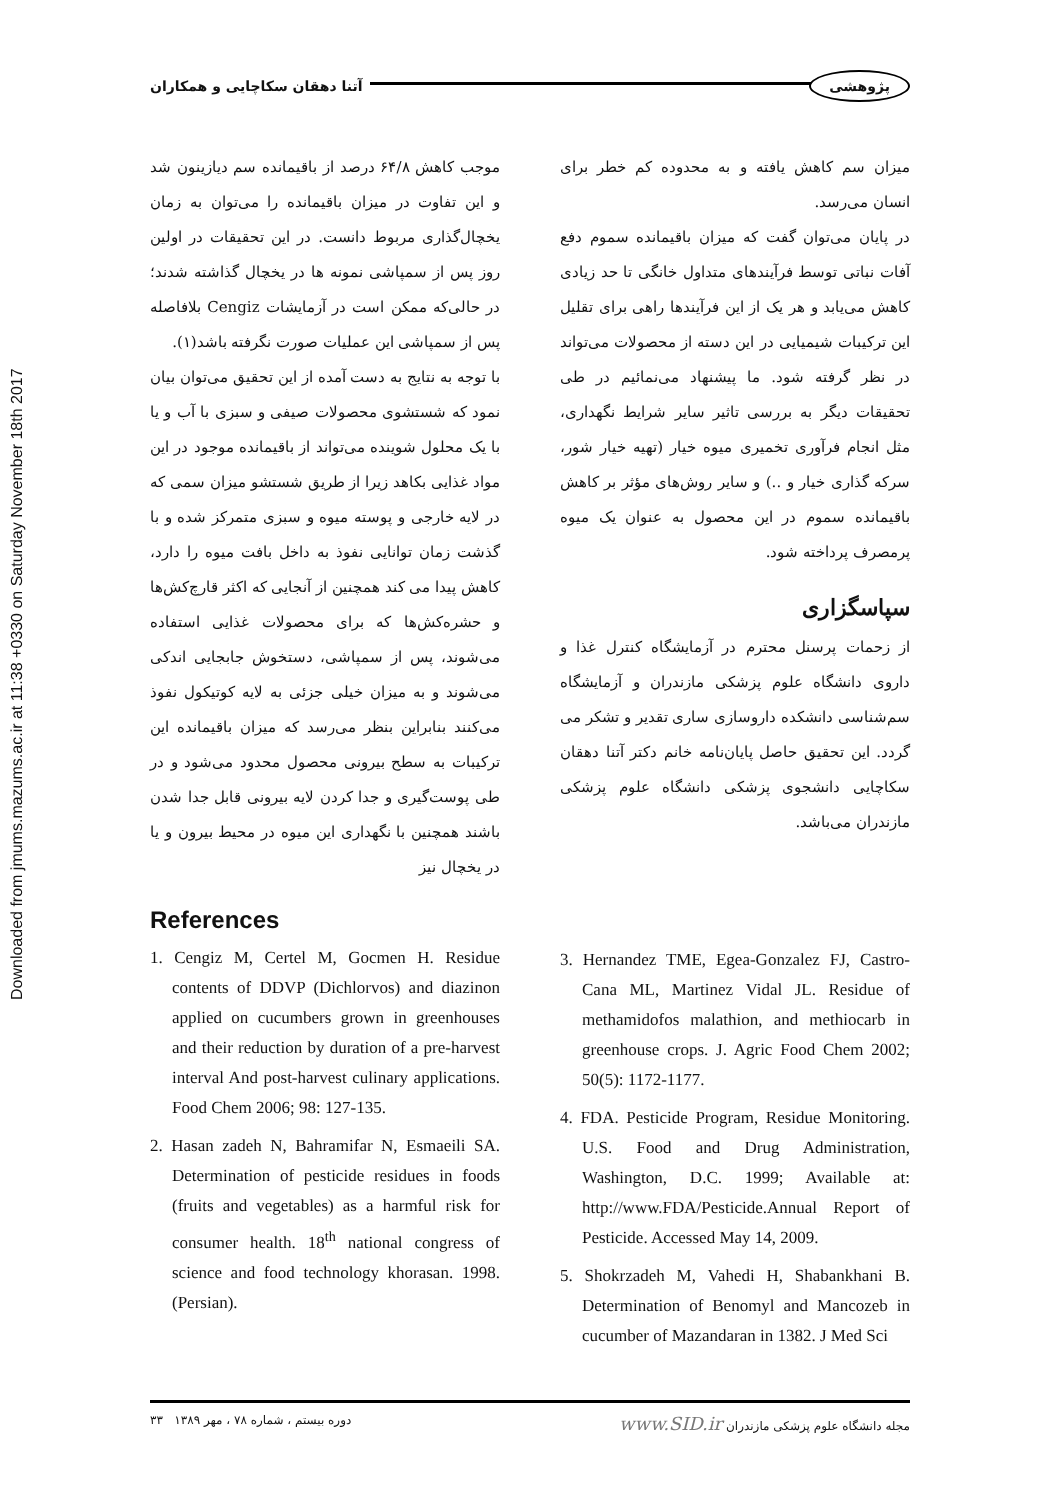Downloaded from jmums.mazums.ac.ir at 11:38 +0330 on Saturday November 18th 2017
آتنا دهقان سکاچایی و همکاران
پژوهشی
موجب کاهش ۶۴/۸ درصد از باقیمانده سم دیازینون شد و این تفاوت در میزان باقیمانده را می‌توان به زمان یخچال‌گذاری مربوط دانست. در این تحقیقات در اولین روز پس از سمپاشی نمونه ها در یخچال گذاشته شدند؛ در حالی‌که ممکن است در آزمایشات Cengiz بلافاصله پس از سمپاشی این عملیات صورت نگرفته باشد(۱).
با توجه به نتایج به دست آمده از این تحقیق می‌توان بیان نمود که شستشوی محصولات صیفی و سبزی با آب و یا با یک محلول شوینده می‌تواند از باقیمانده موجود در این مواد غذایی بکاهد زیرا از طریق شستشو میزان سمی که در لایه خارجی و پوسته میوه و سبزی متمرکز شده و با گذشت زمان توانایی نفوذ به داخل بافت میوه را دارد، کاهش پیدا می کند همچنین از آنجایی که اکثر قارچ‌کش‌ها و حشره‌کش‌ها که برای محصولات غذایی استفاده می‌شوند، پس از سمپاشی، دستخوش جابجایی اندکی می‌شوند و به میزان خیلی جزئی به لایه کوتیکول نفوذ می‌کنند بنابراین بنظر می‌رسد که میزان باقیمانده این ترکیبات به سطح بیرونی محصول محدود می‌شود و در طی پوست‌گیری و جدا کردن لایه بیرونی قابل جدا شدن باشند همچنین با نگهداری این میوه در محیط بیرون و یا در یخچال نیز
میزان سم کاهش یافته و به محدوده کم خطر برای انسان می‌رسد.
در پایان می‌توان گفت که میزان باقیمانده سموم دفع آفات نباتی توسط فرآیندهای متداول خانگی تا حد زیادی کاهش می‌یابد و هر یک از این فرآیندها راهی برای تقلیل این ترکیبات شیمیایی در این دسته از محصولات می‌تواند در نظر گرفته شود. ما پیشنهاد می‌نمائیم در طی تحقیقات دیگر به بررسی تاثیر سایر شرایط نگهداری، مثل انجام فرآوری تخمیری میوه خیار (تهیه خیار شور، سرکه گذاری خیار و ..) و سایر روش‌های مؤثر بر کاهش باقیمانده سموم در این محصول به عنوان یک میوه پرمصرف پرداخته شود.
سپاسگزاری
از زحمات پرسنل محترم در آزمایشگاه کنترل غذا و داروی دانشگاه علوم پزشکی مازندران و آزمایشگاه سم‌شناسی دانشکده داروسازی ساری تقدیر و تشکر می گردد. این تحقیق حاصل پایان‌نامه خانم دکتر آتنا دهقان سکاچایی دانشجوی پزشکی دانشگاه علوم پزشکی مازندران می‌باشد.
References
1. Cengiz M, Certel M, Gocmen H. Residue contents of DDVP (Dichlorvos) and diazinon applied on cucumbers grown in greenhouses and their reduction by duration of a pre-harvest interval And post-harvest culinary applications. Food Chem 2006; 98: 127-135.
2. Hasan zadeh N, Bahramifar N, Esmaeili SA. Determination of pesticide residues in foods (fruits and vegetables) as a harmful risk for consumer health. 18<sup>th</sup> national congress of science and food technology khorasan. 1998. (Persian).
3. Hernandez TME, Egea-Gonzalez FJ, Castro-Cana ML, Martinez Vidal JL. Residue of methamidofos malathion, and methiocarb in greenhouse crops. J. Agric Food Chem 2002; 50(5): 1172-1177.
4. FDA. Pesticide Program, Residue Monitoring. U.S. Food and Drug Administration, Washington, D.C. 1999; Available at: http://www.FDA/Pesticide.Annual Report of Pesticide. Accessed May 14, 2009.
5. Shokrzadeh M, Vahedi H, Shabankhani B. Determination of Benomyl and Mancozeb in cucumber of Mazandaran in 1382. J Med Sci
دوره بیستم ، شماره ۷۸ ، مهر ۱۳۸۹ ۳۳
مجله دانشگاه علوم پزشکی مازندران www.SID.ir